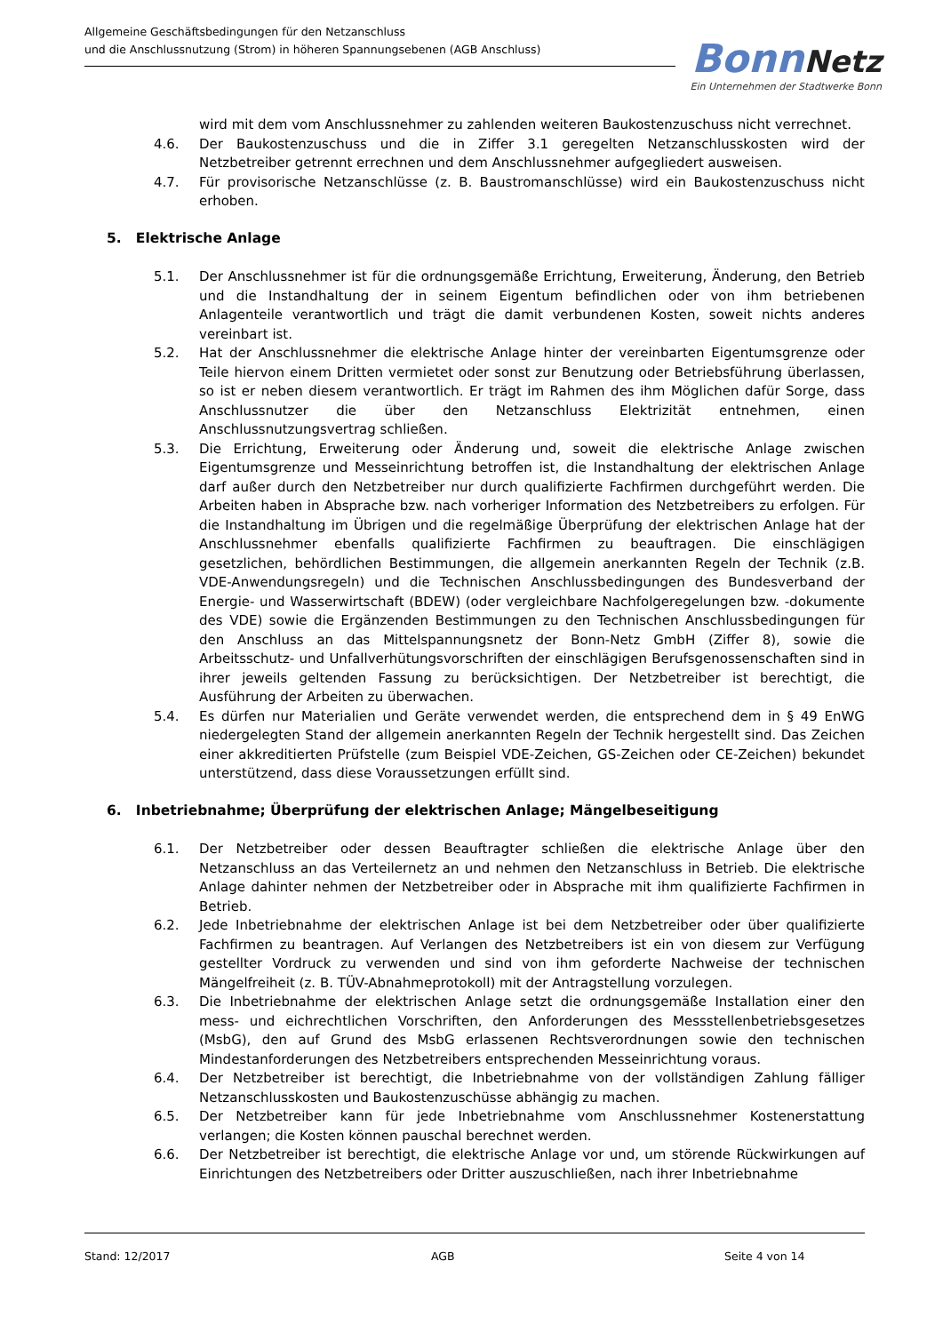Allgemeine Geschäftsbedingungen für den Netzanschluss
und die Anschlussnutzung (Strom) in höheren Spannungsebenen (AGB Anschluss)
Bonn Netz
Ein Unternehmen der Stadtwerke Bonn
wird mit dem vom Anschlussnehmer zu zahlenden weiteren Baukostenzuschuss nicht verrechnet.
4.6. Der Baukostenzuschuss und die in Ziffer 3.1 geregelten Netzanschlusskosten wird der Netzbetreiber getrennt errechnen und dem Anschlussnehmer aufgegliedert ausweisen.
4.7. Für provisorische Netzanschlüsse (z. B. Baustromanschlüsse) wird ein Baukostenzuschuss nicht erhoben.
5. Elektrische Anlage
5.1. Der Anschlussnehmer ist für die ordnungsgemäße Errichtung, Erweiterung, Änderung, den Betrieb und die Instandhaltung der in seinem Eigentum befindlichen oder von ihm betriebenen Anlagenteile verantwortlich und trägt die damit verbundenen Kosten, soweit nichts anderes vereinbart ist.
5.2. Hat der Anschlussnehmer die elektrische Anlage hinter der vereinbarten Eigentumsgrenze oder Teile hiervon einem Dritten vermietet oder sonst zur Benutzung oder Betriebsführung überlassen, so ist er neben diesem verantwortlich. Er trägt im Rahmen des ihm Möglichen dafür Sorge, dass Anschlussnutzer die über den Netzanschluss Elektrizität entnehmen, einen Anschlussnutzungsvertrag schließen.
5.3. Die Errichtung, Erweiterung oder Änderung und, soweit die elektrische Anlage zwischen Eigentumsgrenze und Messeinrichtung betroffen ist, die Instandhaltung der elektrischen Anlage darf außer durch den Netzbetreiber nur durch qualifizierte Fachfirmen durchgeführt werden. Die Arbeiten haben in Absprache bzw. nach vorheriger Information des Netzbetreibers zu erfolgen. Für die Instandhaltung im Übrigen und die regelmäßige Überprüfung der elektrischen Anlage hat der Anschlussnehmer ebenfalls qualifizierte Fachfirmen zu beauftragen. Die einschlägigen gesetzlichen, behördlichen Bestimmungen, die allgemein anerkannten Regeln der Technik (z.B. VDE-Anwendungsregeln) und die Technischen Anschlussbedingungen des Bundesverband der Energie- und Wasserwirtschaft (BDEW) (oder vergleichbare Nachfolgeregelungen bzw. -dokumente des VDE) sowie die Ergänzenden Bestimmungen zu den Technischen Anschlussbedingungen für den Anschluss an das Mittelspannungsnetz der Bonn-Netz GmbH (Ziffer 8), sowie die Arbeitsschutz- und Unfallverhütungsvorschriften der einschlägigen Berufsgenossenschaften sind in ihrer jeweils geltenden Fassung zu berücksichtigen. Der Netzbetreiber ist berechtigt, die Ausführung der Arbeiten zu überwachen.
5.4. Es dürfen nur Materialien und Geräte verwendet werden, die entsprechend dem in § 49 EnWG niedergelegten Stand der allgemein anerkannten Regeln der Technik hergestellt sind. Das Zeichen einer akkreditierten Prüfstelle (zum Beispiel VDE-Zeichen, GS-Zeichen oder CE-Zeichen) bekundet unterstützend, dass diese Voraussetzungen erfüllt sind.
6. Inbetriebnahme; Überprüfung der elektrischen Anlage; Mängelbeseitigung
6.1. Der Netzbetreiber oder dessen Beauftragter schließen die elektrische Anlage über den Netzanschluss an das Verteilernetz an und nehmen den Netzanschluss in Betrieb. Die elektrische Anlage dahinter nehmen der Netzbetreiber oder in Absprache mit ihm qualifizierte Fachfirmen in Betrieb.
6.2. Jede Inbetriebnahme der elektrischen Anlage ist bei dem Netzbetreiber oder über qualifizierte Fachfirmen zu beantragen. Auf Verlangen des Netzbetreibers ist ein von diesem zur Verfügung gestellter Vordruck zu verwenden und sind von ihm geforderte Nachweise der technischen Mängelfreiheit (z. B. TÜV-Abnahmeprotokoll) mit der Antragstellung vorzulegen.
6.3. Die Inbetriebnahme der elektrischen Anlage setzt die ordnungsgemäße Installation einer den mess- und eichrechtlichen Vorschriften, den Anforderungen des Messstellenbetriebsgesetzes (MsbG), den auf Grund des MsbG erlassenen Rechtsverordnungen sowie den technischen Mindestanforderungen des Netzbetreibers entsprechenden Messeinrichtung voraus.
6.4. Der Netzbetreiber ist berechtigt, die Inbetriebnahme von der vollständigen Zahlung fälliger Netzanschlusskosten und Baukostenzuschüsse abhängig zu machen.
6.5. Der Netzbetreiber kann für jede Inbetriebnahme vom Anschlussnehmer Kostenerstattung verlangen; die Kosten können pauschal berechnet werden.
6.6. Der Netzbetreiber ist berechtigt, die elektrische Anlage vor und, um störende Rückwirkungen auf Einrichtungen des Netzbetreibers oder Dritter auszuschließen, nach ihrer Inbetriebnahme
Stand: 12/2017 AGB Seite 4 von 14